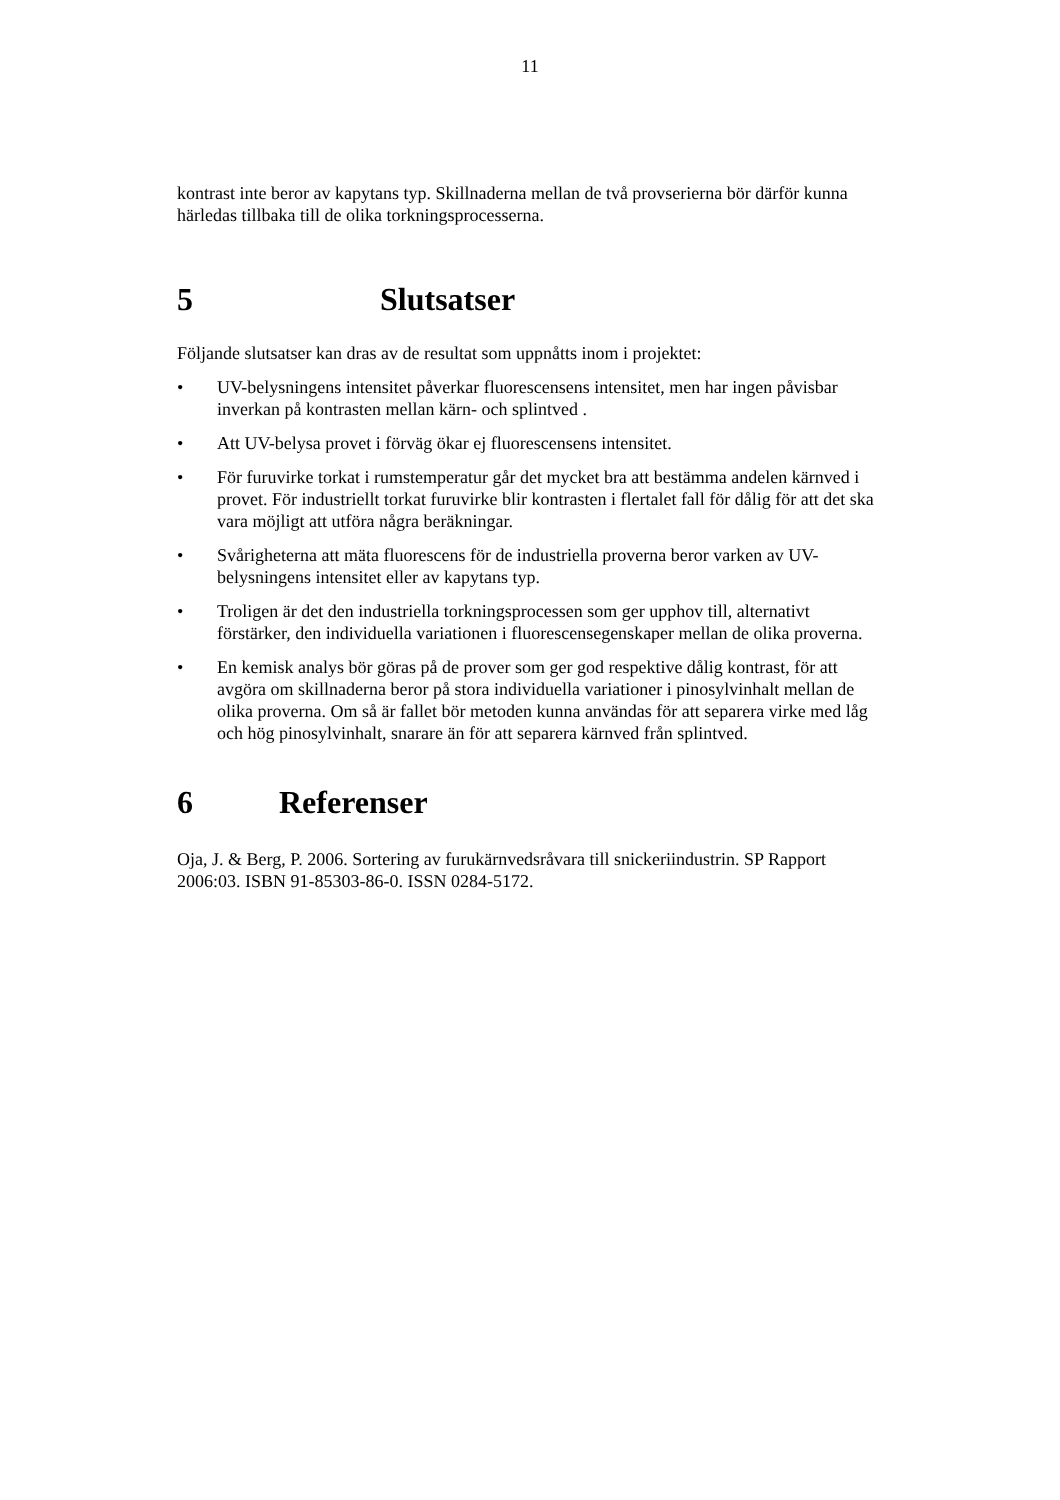11
kontrast inte beror av kapytans typ. Skillnaderna mellan de två provserierna bör därför kunna härledas tillbaka till de olika torkningsprocesserna.
5 Slutsatser
Följande slutsatser kan dras av de resultat som uppnåtts inom i projektet:
• UV-belysningens intensitet påverkar fluorescensens intensitet, men har ingen påvisbar inverkan på kontrasten mellan kärn- och splintved .
• Att UV-belysa provet i förväg ökar ej fluorescensens intensitet.
• För furuvirke torkat i rumstemperatur går det mycket bra att bestämma andelen kärnved i provet. För industriellt torkat furuvirke blir kontrasten i flertalet fall för dålig för att det ska vara möjligt att utföra några beräkningar.
• Svårigheterna att mäta fluorescens för de industriella proverna beror varken av UV-belysningens intensitet eller av kapytans typ.
• Troligen är det den industriella torkningsprocessen som ger upphov till, alternativt förstärker, den individuella variationen i fluorescensegenskaper mellan de olika proverna.
• En kemisk analys bör göras på de prover som ger god respektive dålig kontrast, för att avgöra om skillnaderna beror på stora individuella variationer i pinosylvinhalt mellan de olika proverna. Om så är fallet bör metoden kunna användas för att separera virke med låg och hög pinosylvinhalt, snarare än för att separera kärnved från splintved.
6 Referenser
Oja, J. & Berg, P. 2006. Sortering av furukärnvedsråvara till snickeriindustrin. SP Rapport 2006:03. ISBN 91-85303-86-0. ISSN 0284-5172.